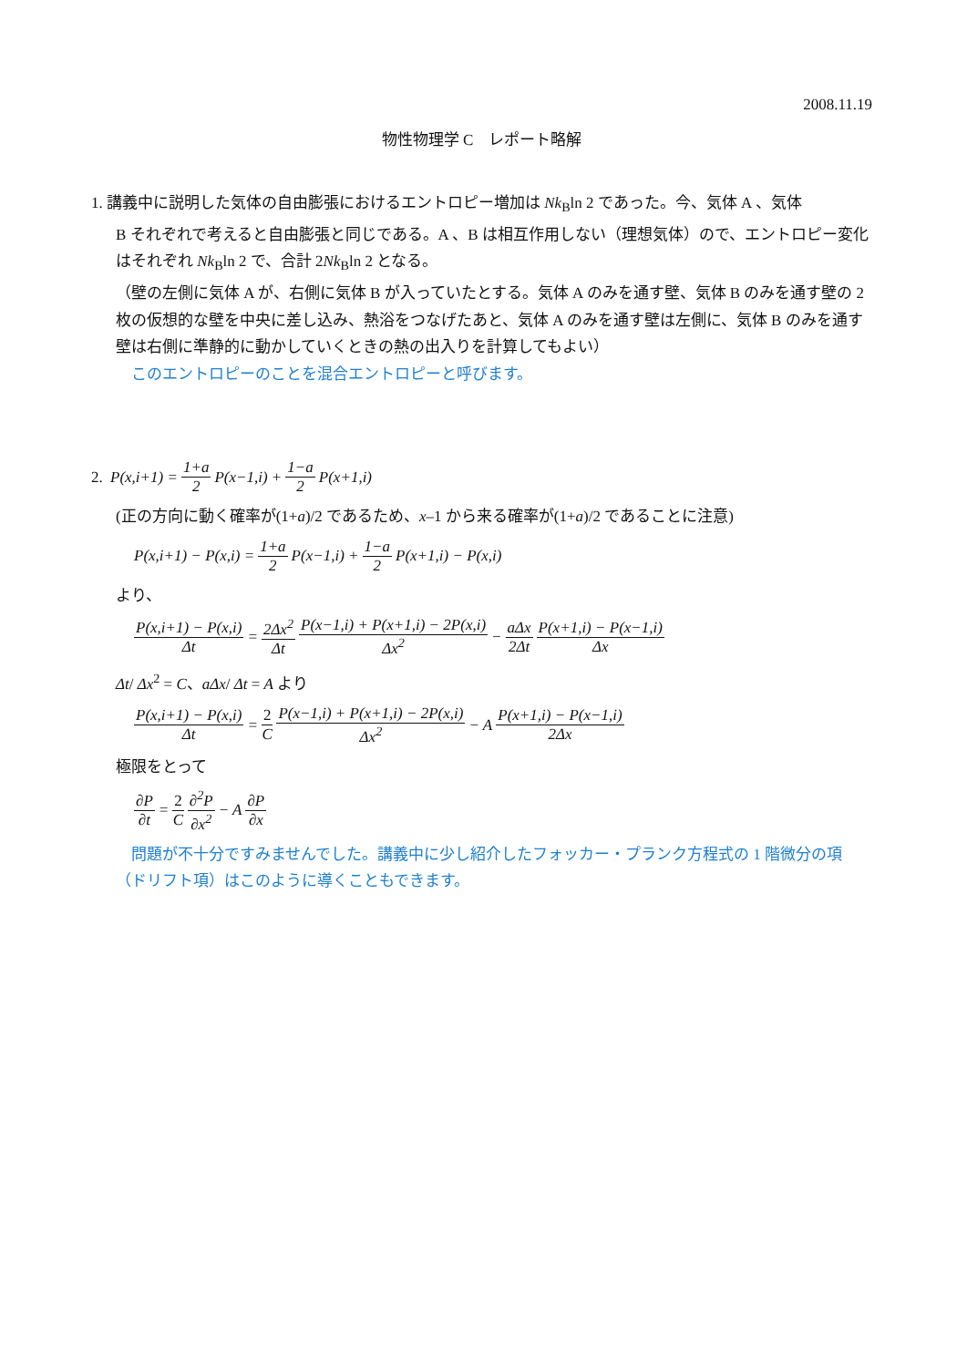2008.11.19
物性物理学 C　レポート略解
1. 講義中に説明した気体の自由膨張におけるエントロピー増加は Nk<sub>B</sub>ln 2 であった。今、気体 A 、気体
B それぞれで考えると自由膨張と同じである。A 、B は相互作用しない（理想気体）ので、エントロピー変化はそれぞれ Nk<sub>B</sub>ln 2 で、合計 2Nk<sub>B</sub>ln 2 となる。
（壁の左側に気体 A が、右側に気体 B が入っていたとする。気体 A のみを通す壁、気体 B のみを通す壁の 2 枚の仮想的な壁を中央に差し込み、熱浴をつなげたあと、気体 A のみを通す壁は左側に、気体 B のみを通す壁は右側に準静的に動かしていくときの熱の出入りを計算してもよい）
　このエントロピーのことを混合エントロピーと呼びます。
2. P(x,i+1) = 1+a 2 P(x−1,i) + 1−a 2 P(x+1,i)
(正の方向に動く確率が(1+a)/2 であるため、x–1 から来る確率が(1+a)/2 であることに注意)
P(x,i+1) − P(x,i) = 1+a 2 P(x−1,i) + 1−a 2 P(x+1,i) − P(x,i)
より、
P(x,i+1) − P(x,i) Δt = 2Δx<sup>2</sup> Δt P(x−1,i) + P(x+1,i) − 2P(x,i) Δx<sup>2</sup> − aΔx 2Δt P(x+1,i) − P(x−1,i) Δx
Δt/ Δx<sup>2</sup> = C、aΔx/ Δt = A より
P(x,i+1) − P(x,i) Δt = 2 C P(x−1,i) + P(x+1,i) − 2P(x,i) Δx<sup>2</sup> − A P(x+1,i) − P(x−1,i) 2Δx
極限をとって
∂P ∂t = 2 C ∂<sup>2</sup>P ∂x<sup>2</sup> − A ∂P ∂x
　問題が不十分ですみませんでした。講義中に少し紹介したフォッカー・プランク方程式の 1 階微分の項（ドリフト項）はこのように導くこともできます。